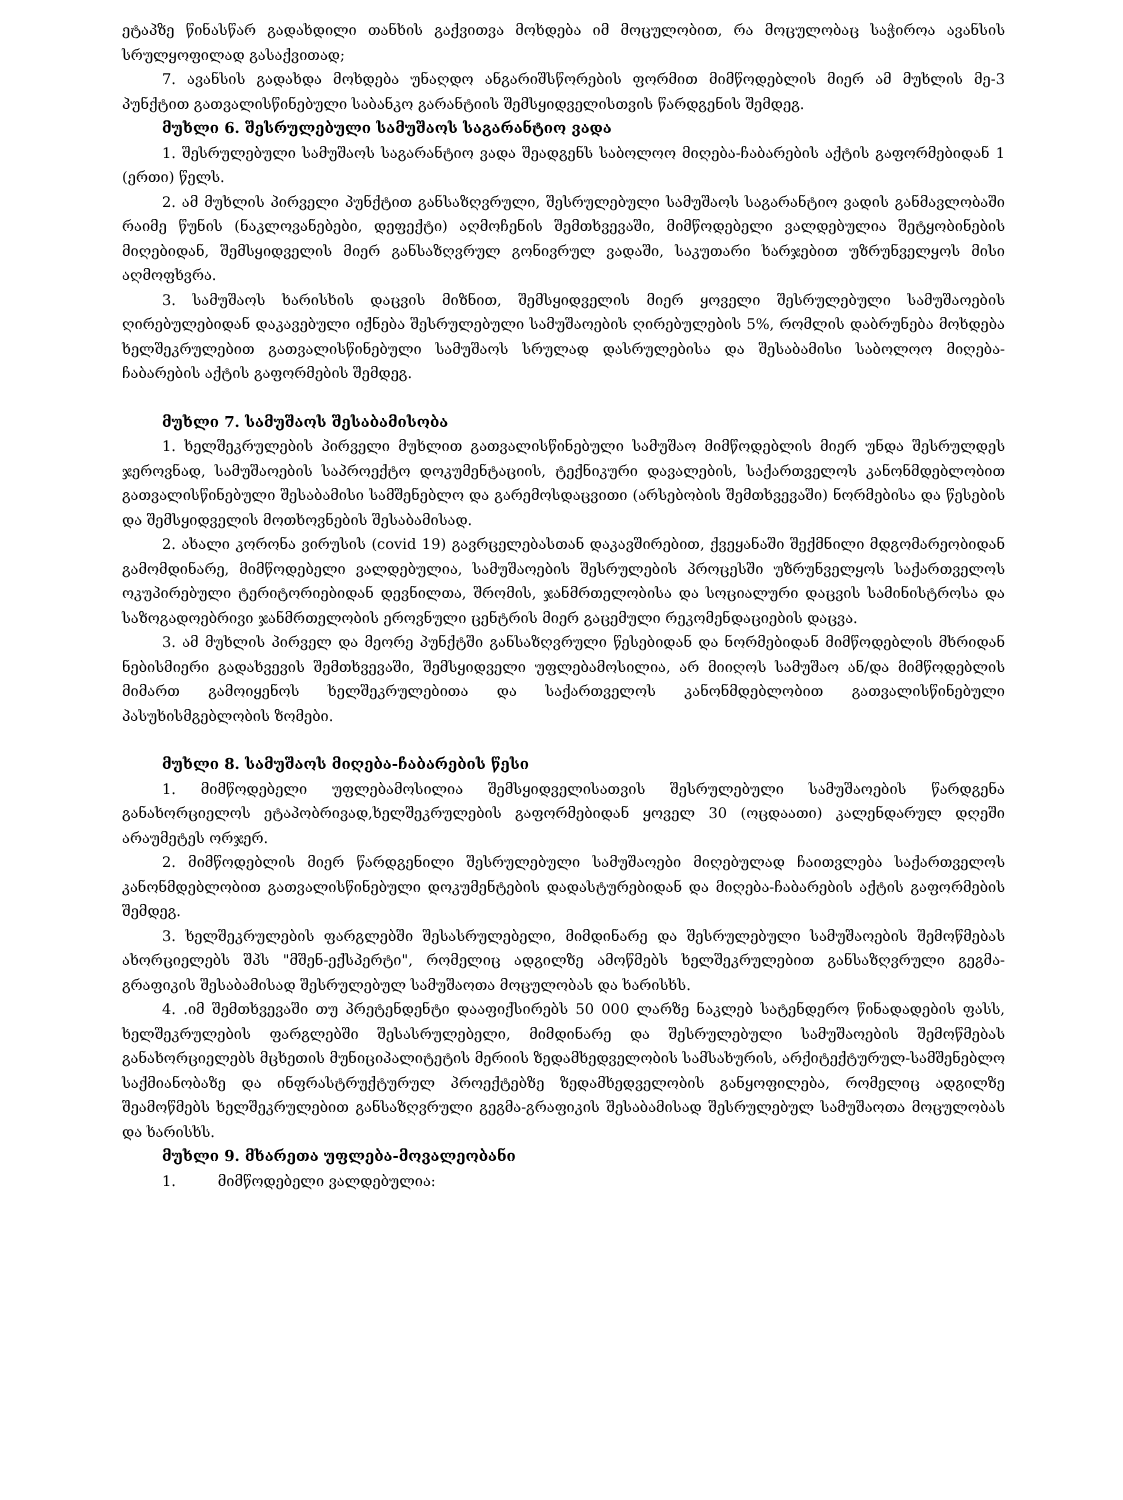ეტაპზე წინასწარ გადახდილი თანხის გაქვითვა მოხდება იმ მოცულობით, რა მოცულობაც საჭიროა ავანსის სრულყოფილად გასაქვითად;
7. ავანსის გადახდა მოხდება უნაღდო ანგარიშსწორების ფორმით მიმწოდებლის მიერ ამ მუხლის მე-3 პუნქტით გათვალისწინებული საბანკო გარანტიის შემსყიდველისთვის წარდგენის შემდეგ.
მუხლი 6. შესრულებული სამუშაოს საგარანტიო ვადა
1. შესრულებული სამუშაოს საგარანტიო ვადა შეადგენს საბოლოო მიღება-ჩაბარების აქტის გაფორმებიდან 1 (ერთი) წელს.
2. ამ მუხლის პირველი პუნქტით განსაზღვრული, შესრულებული სამუშაოს საგარანტიო ვადის განმავლობაში რაიმე წუნის (ნაკლოვანებები, დეფექტი) აღმოჩენის შემთხვევაში, მიმწოდებელი ვალდებულია შეტყობინების მიღებიდან, შემსყიდველის მიერ განსაზღვრულ გონივრულ ვადაში, საკუთარი ხარჯებით უზრუნველყოს მისი აღმოფხვრა.
3. სამუშაოს ხარისხის დაცვის მიზნით, შემსყიდველის მიერ ყოველი შესრულებული სამუშაოების ღირებულებიდან დაკავებული იქნება შესრულებული სამუშაოების ღირებულების 5%, რომლის დაბრუნება მოხდება ხელშეკრულებით გათვალისწინებული სამუშაოს სრულად დასრულებისა და შესაბამისი საბოლოო მიღება-ჩაბარების აქტის გაფორმების შემდეგ.
მუხლი 7. სამუშაოს შესაბამისობა
1. ხელშეკრულების პირველი მუხლით გათვალისწინებული სამუშაო მიმწოდებლის მიერ უნდა შესრულდეს ჯეროვნად, სამუშაოების საპროექტო დოკუმენტაციის, ტექნიკური დავალების, საქართველოს კანონმდებლობით გათვალისწინებული შესაბამისი სამშენებლო და გარემოსდაცვითი (არსებობის შემთხვევაში) ნორმებისა და წესების და შემსყიდველის მოთხოვნების შესაბამისად.
2. ახალი კორონა ვირუსის (covid 19) გავრცელებასთან დაკავშირებით, ქვეყანაში შექმნილი მდგომარეობიდან გამომდინარე, მიმწოდებელი ვალდებულია, სამუშაოების შესრულების პროცესში უზრუნველყოს საქართველოს ოკუპირებული ტერიტორიებიდან დევნილთა, შრომის, ჯანმრთელობისა და სოციალური დაცვის სამინისტროსა და საზოგადოებრივი ჯანმრთელობის ეროვნული ცენტრის მიერ გაცემული რეკომენდაციების დაცვა.
3. ამ მუხლის პირველ და მეორე პუნქტში განსაზღვრული წესებიდან და ნორმებიდან მიმწოდებლის მხრიდან ნებისმიერი გადახვევის შემთხვევაში, შემსყიდველი უფლებამოსილია, არ მიიღოს სამუშაო ან/და მიმწოდებლის მიმართ გამოიყენოს ხელშეკრულებითა და საქართველოს კანონმდებლობით გათვალისწინებული პასუხისმგებლობის ზომები.
მუხლი 8. სამუშაოს მიღება-ჩაბარების წესი
1. მიმწოდებელი უფლებამოსილია შემსყიდველისათვის შესრულებული სამუშაოების წარდგენა განახორციელოს ეტაპობრივად,ხელშეკრულების გაფორმებიდან ყოველ 30 (ოცდაათი) კალენდარულ დღეში არაუმეტეს ორჯერ.
2. მიმწოდებლის მიერ წარდგენილი შესრულებული სამუშაოები მიღებულად ჩაითვლება საქართველოს კანონმდებლობით გათვალისწინებული დოკუმენტების დადასტურებიდან და მიღება-ჩაბარების აქტის გაფორმების შემდეგ.
3. ხელშეკრულების ფარგლებში შესასრულებელი, მიმდინარე და შესრულებული სამუშაოების შემოწმებას ახორციელებს შპს "მშენ-ექსპერტი", რომელიც ადგილზე ამოწმებს ხელშეკრულებით განსაზღვრული გეგმა-გრაფიკის შესაბამისად შესრულებულ სამუშაოთა მოცულობას და ხარისხს.
4. .იმ შემთხვევაში თუ პრეტენდენტი დააფიქსირებს 50 000 ლარზე ნაკლებ სატენდერო წინადადების ფასს, ხელშეკრულების ფარგლებში შესასრულებელი, მიმდინარე და შესრულებული სამუშაოების შემოწმებას განახორციელებს მცხეთის მუნიციპალიტეტის მერიის ზედამხედველობის სამსახურის, არქიტექტურულ-სამშენებლო საქმიანობაზე და ინფრასტრუქტურულ პროექტებზე ზედამხედველობის განყოფილება, რომელიც ადგილზე შეამოწმებს ხელშეკრულებით განსაზღვრული გეგმა-გრაფიკის შესაბამისად შესრულებულ სამუშაოთა მოცულობას და ხარისხს.
მუხლი 9. მხარეთა უფლება-მოვალეობანი
1. მიმწოდებელი ვალდებულია: